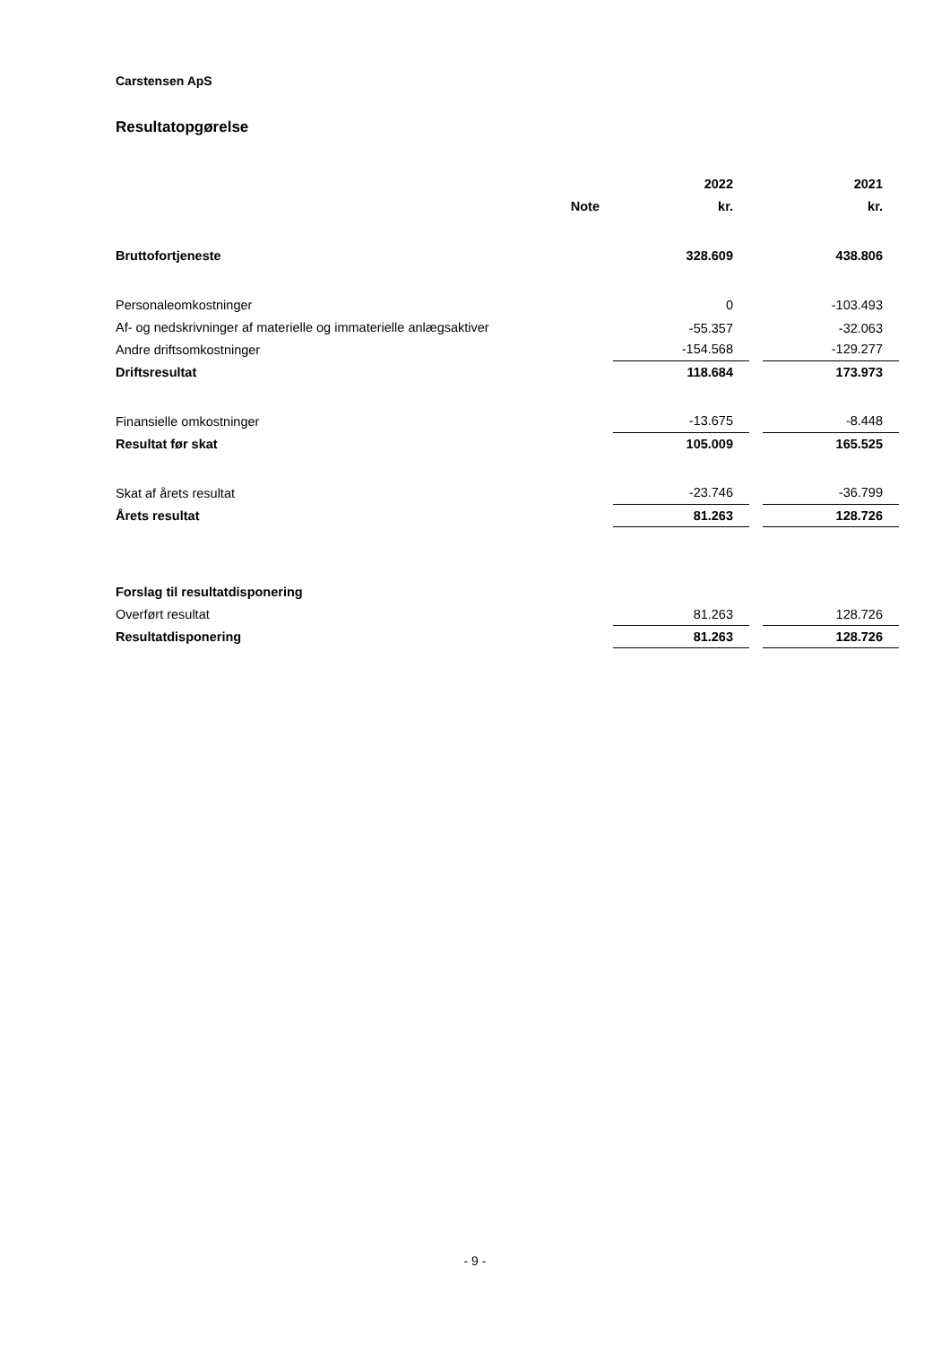Carstensen ApS
Resultatopgørelse
| | | | 2022 | | 2021 |
| --- | --- | --- | --- | --- | --- |
| | Note | | kr. | | kr. |
| Bruttofortjeneste | | | 328.609 | | 438.806 |
| Personaleomkostninger | | | 0 | | -103.493 |
| Af- og nedskrivninger af materielle og immaterielle anlægsaktiver | | | -55.357 | | -32.063 |
| Andre driftsomkostninger | | | -154.568 | | -129.277 |
| Driftsresultat | | | 118.684 | | 173.973 |
| Finansielle omkostninger | | | -13.675 | | -8.448 |
| Resultat før skat | | | 105.009 | | 165.525 |
| Skat af årets resultat | | | -23.746 | | -36.799 |
| Årets resultat | | | 81.263 | | 128.726 |
| Forslag til resultatdisponering | | | | | |
| Overført resultat | | | 81.263 | | 128.726 |
| Resultatdisponering | | | 81.263 | | 128.726 |
- 9 -